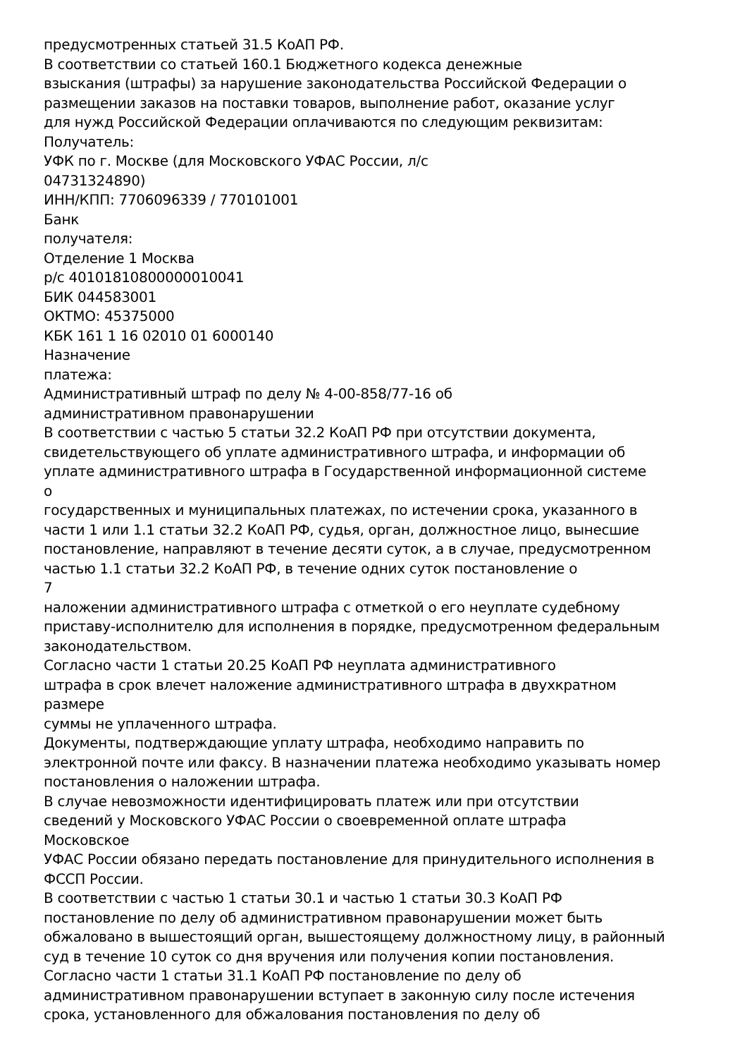предусмотренных статьей 31.5 КоАП РФ.
В соответствии со статьей 160.1 Бюджетного кодекса денежные
взыскания (штрафы) за нарушение законодательства Российской Федерации о
размещении заказов на поставки товаров, выполнение работ, оказание услуг
для нужд Российской Федерации оплачиваются по следующим реквизитам:
Получатель:
УФК по г. Москве (для Московского УФАС России, л/с
04731324890)
ИНН/КПП: 7706096339 / 770101001
Банк
получателя:
Отделение 1 Москва
р/с 40101810800000010041
БИК 044583001
ОКТМО: 45375000
КБК 161 1 16 02010 01 6000140
Назначение
платежа:
Административный штраф по делу № 4-00-858/77-16 об
административном правонарушении
В соответствии с частью 5 статьи 32.2 КоАП РФ при отсутствии документа,
свидетельствующего об уплате административного штрафа, и информации об
уплате административного штрафа в Государственной информационной системе
о
государственных и муниципальных платежах, по истечении срока, указанного в
части 1 или 1.1 статьи 32.2 КоАП РФ, судья, орган, должностное лицо, вынесшие
постановление, направляют в течение десяти суток, а в случае, предусмотренном
частью 1.1 статьи 32.2 КоАП РФ, в течение одних суток постановление о
7
наложении административного штрафа с отметкой о его неуплате судебному
приставу-исполнителю для исполнения в порядке, предусмотренном федеральным
законодательством.
Согласно части 1 статьи 20.25 КоАП РФ неуплата административного
штрафа в срок влечет наложение административного штрафа в двухкратном
размере
суммы не уплаченного штрафа.
Документы, подтверждающие уплату штрафа, необходимо направить по
электронной почте или факсу. В назначении платежа необходимо указывать номер
постановления о наложении штрафа.
В случае невозможности идентифицировать платеж или при отсутствии
сведений у Московского УФАС России о своевременной оплате штрафа
Московское
УФАС России обязано передать постановление для принудительного исполнения в
ФССП России.
В соответствии с частью 1 статьи 30.1 и частью 1 статьи 30.3 КоАП РФ
постановление по делу об административном правонарушении может быть
обжаловано в вышестоящий орган, вышестоящему должностному лицу, в районный
суд в течение 10 суток со дня вручения или получения копии постановления.
Согласно части 1 статьи 31.1 КоАП РФ постановление по делу об
административном правонарушении вступает в законную силу после истечения
срока, установленного для обжалования постановления по делу об